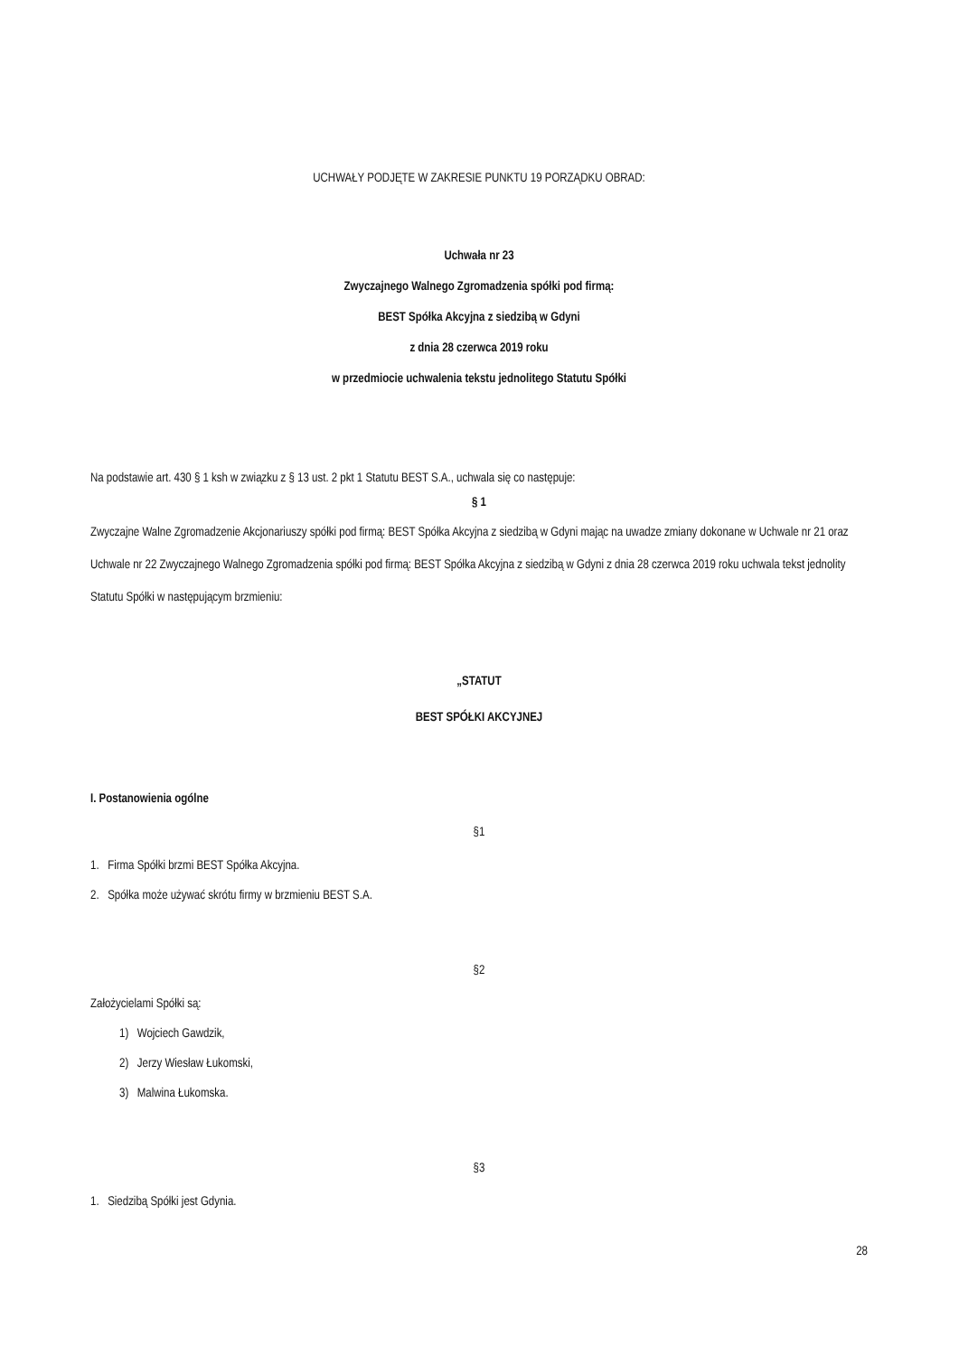UCHWAŁY PODJĘTE W ZAKRESIE PUNKTU 19 PORZĄDKU OBRAD:
Uchwała nr 23
Zwyczajnego Walnego Zgromadzenia spółki pod firmą:
BEST Spółka Akcyjna z siedzibą w Gdyni
z dnia 28 czerwca 2019 roku
w przedmiocie uchwalenia tekstu jednolitego Statutu Spółki
Na podstawie art. 430 § 1 ksh w związku z § 13 ust. 2 pkt 1 Statutu BEST S.A., uchwala się co następuje:
§ 1
Zwyczajne Walne Zgromadzenie Akcjonariuszy spółki pod firmą: BEST Spółka Akcyjna z siedzibą w Gdyni mając na uwadze zmiany dokonane w Uchwale nr 21 oraz Uchwale nr 22 Zwyczajnego Walnego Zgromadzenia spółki pod firmą: BEST Spółka Akcyjna z siedzibą w Gdyni z dnia 28 czerwca 2019 roku uchwala tekst jednolity Statutu Spółki w następującym brzmieniu:
„STATUT
BEST SPÓŁKI AKCYJNEJ
I. Postanowienia ogólne
§1
1. Firma Spółki brzmi BEST Spółka Akcyjna.
2. Spółka może używać skrótu firmy w brzmieniu BEST S.A.
§2
Założycielami Spółki są:
1) Wojciech Gawdzik,
2) Jerzy Wiesław Łukomski,
3) Malwina Łukomska.
§3
1. Siedzibą Spółki jest Gdynia.
28